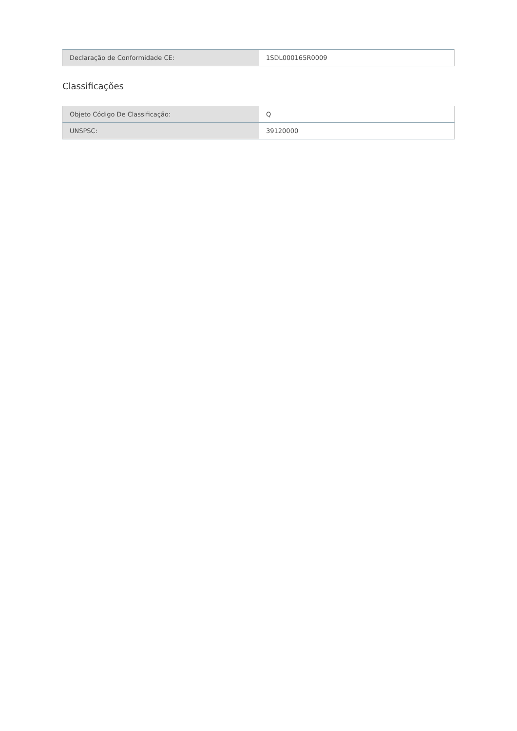| Declaração de Conformidade CE: | 1SDL000165R0009 |
Classificações
| Objeto Código De Classificação: | Q |
| UNSPSC: | 39120000 |